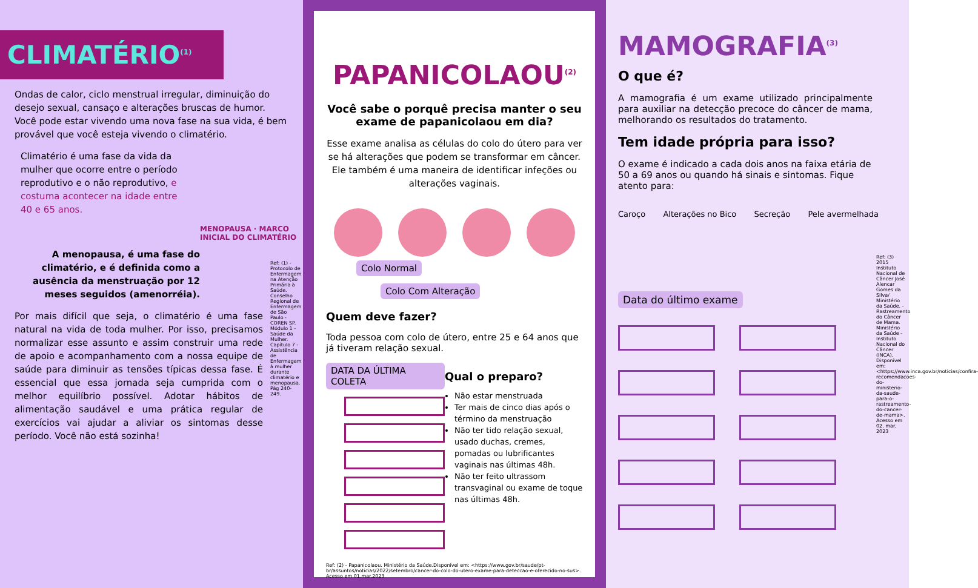CLIMATÉRIO<sup>(1)</sup>
Ondas de calor, ciclo menstrual irregular, diminuição do desejo sexual, cansaço e alterações bruscas de humor. Você pode estar vivendo uma nova fase na sua vida, é bem provável que você esteja vivendo o climatério.
Climatério é uma fase da vida da mulher que ocorre entre o período reprodutivo e o não reprodutivo, e costuma acontecer na idade entre 40 e 65 anos.
MENOPAUSA · MARCO INICIAL DO CLIMATÉRIO
A menopausa, é uma fase do climatério, e é definida como a ausência da menstruação por 12 meses seguidos (amenorréia).
Por mais difícil que seja, o climatério é uma fase natural na vida de toda mulher. Por isso, precisamos normalizar esse assunto e assim construir uma rede de apoio e acompanhamento com a nossa equipe de saúde para diminuir as tensões típicas dessa fase. É essencial que essa jornada seja cumprida com o melhor equilíbrio possível. Adotar hábitos de alimentação saudável e uma prática regular de exercícios vai ajudar a aliviar os sintomas desse período. Você não está sozinha!
Ref: (1) - Protocolo de Enfermagem na Atenção Primária à Saúde. Conselho Regional de Enfermagem de São Paulo - COREN SP. Módulo 1 - Saúde da Mulher. Capítulo 7 - Assistência de Enfermagem à mulher durante climatério e menopausa. Pág 240-249.
PAPANICOLAOU<sup>(2)</sup>
Você sabe o porquê precisa manter o seu exame de papanicolaou em dia?
Esse exame analisa as células do colo do útero para ver se há alterações que podem se transformar em câncer. Ele também é uma maneira de identificar infeções ou alterações vaginais.
Colo Normal Colo Com Alteração
Quem deve fazer?
Toda pessoa com colo de útero, entre 25 e 64 anos que já tiveram relação sexual.
DATA DA ÚLTIMA COLETA
Qual o preparo?
Não estar menstruada
Ter mais de cinco dias após o término da menstruação
Não ter tido relação sexual, usado duchas, cremes, pomadas ou lubrificantes vaginais nas últimas 48h.
Não ter feito ultrassom transvaginal ou exame de toque nas últimas 48h.
Ref: (2) - Papanicolaou. Ministério da Saúde.Disponível em: <https://www.gov.br/saude/pt-br/assuntos/noticias/2022/setembro/cancer-do-colo-do-utero-exame-para-deteccao-e-oferecido-no-sus>. Acesso em 01.mar.2023
MAMOGRAFIA<sup>(3)</sup>
O que é?
A mamografia é um exame utilizado principalmente para auxiliar na detecção precoce do câncer de mama, melhorando os resultados do tratamento.
Tem idade própria para isso?
O exame é indicado a cada dois anos na faixa etária de 50 a 69 anos ou quando há sinais e sintomas. Fique atento para:
Caroço Alterações no Bico Secreção Pele avermelhada
Data do último exame
Ref: (3) 2015 Instituto Nacional de Câncer José Alencar Gomes da Silva/ Ministério da Saúde. - Rastreamento do Câncer de Mama. Ministério da Saúde - Instituto Nacional do Câncer (INCA). Disponível em: <https://www.inca.gov.br/noticias/confira-recomendacoes-do-ministerio-da-saude-para-o-rastreamento-do-cancer-de-mama>. Acesso em 02. mar. 2023